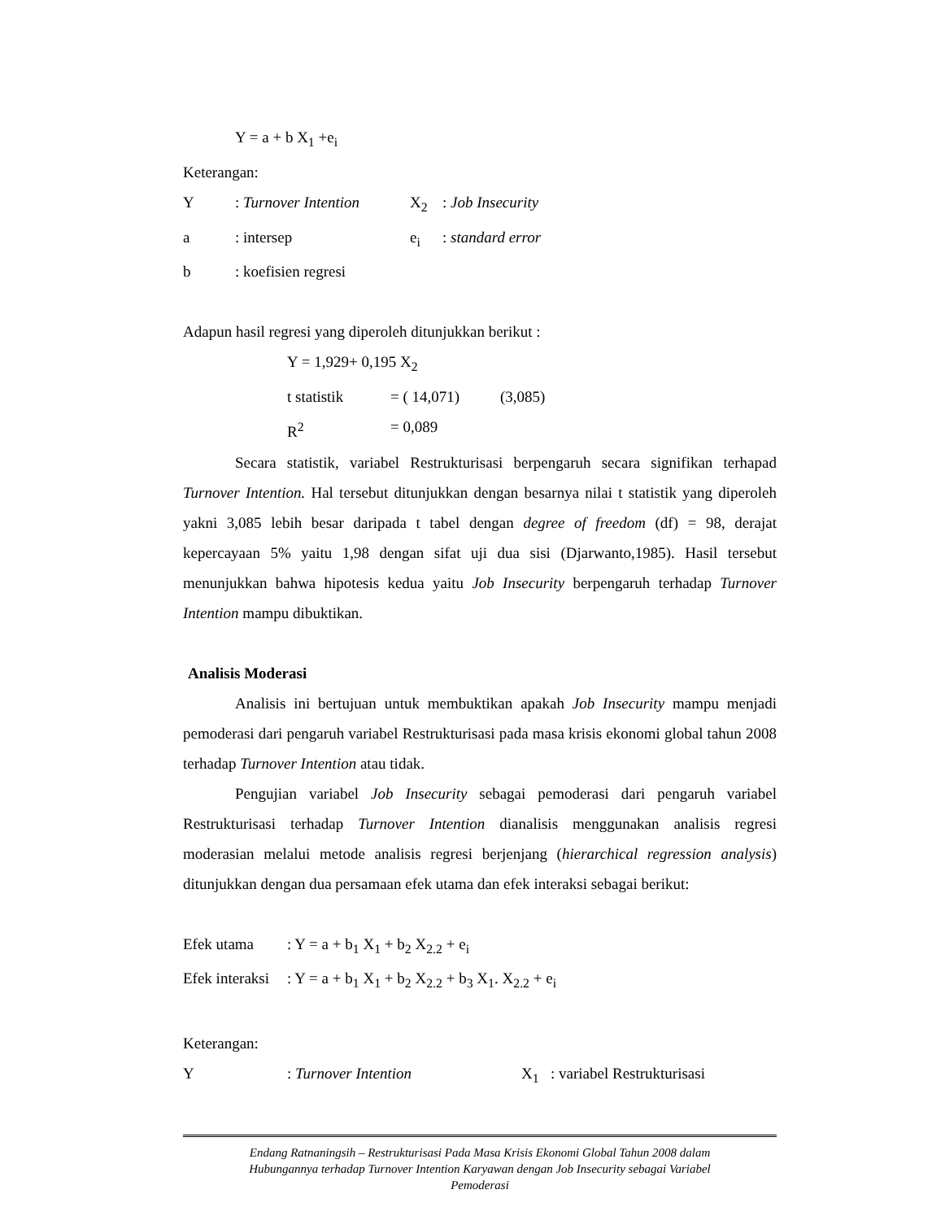Y = a + b X<sub>1</sub> +e<sub>i</sub>
Keterangan:
| Y | : Turnover Intention | X<sub>2</sub> | : Job Insecurity |
| a | : intersep | e<sub>i</sub> | : standard error |
| b | : koefisien regresi | | |
Adapun hasil regresi yang diperoleh ditunjukkan berikut :
| Y = 1,929+ 0,195 X<sub>2</sub> | | |
| t statistik | = ( 14,071) | (3,085) |
| R<sup>2</sup> | = 0,089 | |
Secara statistik, variabel Restrukturisasi berpengaruh secara signifikan terhapad Turnover Intention. Hal tersebut ditunjukkan dengan besarnya nilai t statistik yang diperoleh yakni 3,085 lebih besar daripada t tabel dengan degree of freedom (df) = 98, derajat kepercayaan 5% yaitu 1,98 dengan sifat uji dua sisi (Djarwanto,1985). Hasil tersebut menunjukkan bahwa hipotesis kedua yaitu Job Insecurity berpengaruh terhadap Turnover Intention mampu dibuktikan.
Analisis Moderasi
Analisis ini bertujuan untuk membuktikan apakah Job Insecurity mampu menjadi pemoderasi dari pengaruh variabel Restrukturisasi pada masa krisis ekonomi global tahun 2008 terhadap Turnover Intention atau tidak.
Pengujian variabel Job Insecurity sebagai pemoderasi dari pengaruh variabel Restrukturisasi terhadap Turnover Intention dianalisis menggunakan analisis regresi moderasian melalui metode analisis regresi berjenjang (hierarchical regression analysis) ditunjukkan dengan dua persamaan efek utama dan efek interaksi sebagai berikut:
| Efek utama | : Y = a + b<sub>1</sub> X<sub>1</sub> + b<sub>2</sub> X<sub>2.2</sub> + e<sub>i</sub> |
| Efek interaksi | : Y = a + b<sub>1</sub> X<sub>1</sub> + b<sub>2</sub> X<sub>2.2</sub> + b<sub>3</sub> X<sub>1</sub>. X<sub>2.2</sub> + e<sub>i</sub> |
Keterangan:
| Y | : Turnover Intention | X<sub>1</sub> | : variabel Restrukturisasi |
Endang Ratnaningsih – Restrukturisasi Pada Masa Krisis Ekonomi Global Tahun 2008 dalam
Hubungannya terhadap Turnover Intention Karyawan dengan Job Insecurity sebagai Variabel
Pemoderasi